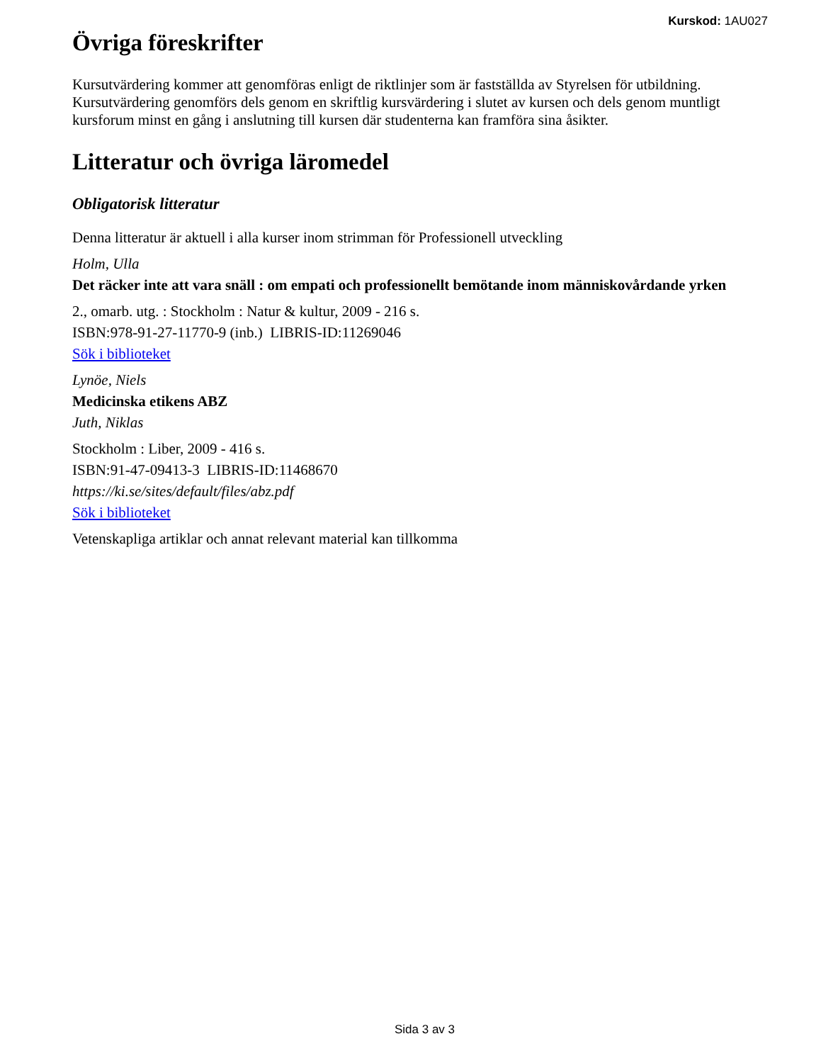Kurskod: 1AU027
Övriga föreskrifter
Kursutvärdering kommer att genomföras enligt de riktlinjer som är fastställda av Styrelsen för utbildning. Kursutvärdering genomförs dels genom en skriftlig kursvärdering i slutet av kursen och dels genom muntligt kursforum minst en gång i anslutning till kursen där studenterna kan framföra sina åsikter.
Litteratur och övriga läromedel
Obligatorisk litteratur
Denna litteratur är aktuell i alla kurser inom strimman för Professionell utveckling
Holm, Ulla
Det räcker inte att vara snäll : om empati och professionellt bemötande inom människovårdande yrken
2., omarb. utg. : Stockholm : Natur & kultur, 2009 - 216 s.
ISBN:978-91-27-11770-9 (inb.) LIBRIS-ID:11269046
Sök i biblioteket
Lynöe, Niels
Medicinska etikens ABZ
Juth, Niklas
Stockholm : Liber, 2009 - 416 s.
ISBN:91-47-09413-3 LIBRIS-ID:11468670
https://ki.se/sites/default/files/abz.pdf
Sök i biblioteket
Vetenskapliga artiklar och annat relevant material kan tillkomma
Sida 3 av 3